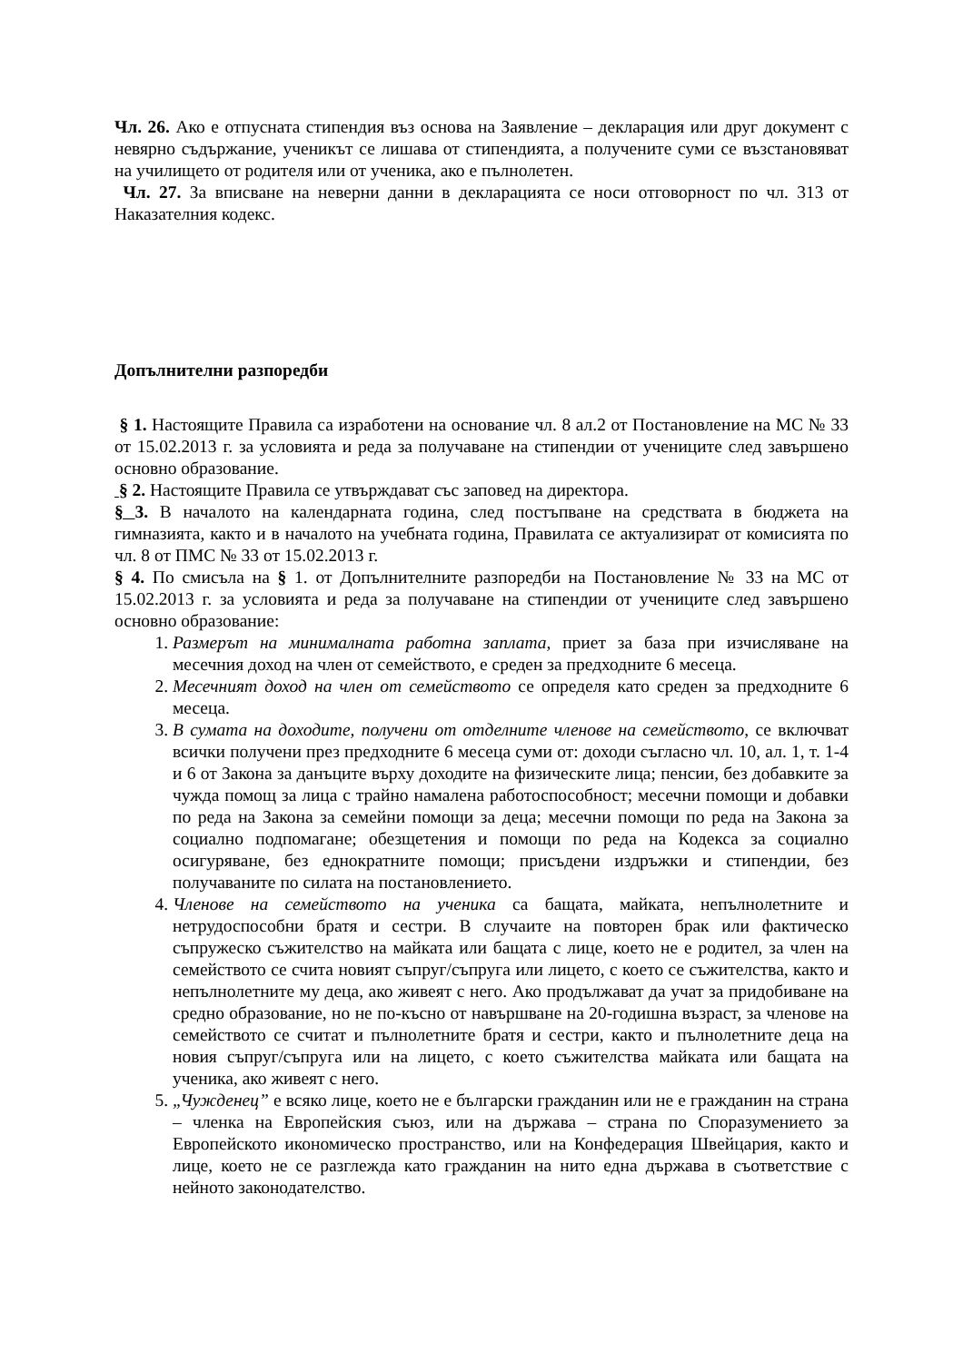Чл. 26. Ако е отпусната стипендия въз основа на Заявление – декларация или друг документ с невярно съдържание, ученикът се лишава от стипендията, а получените суми се възстановяват на училището от родителя или от ученика, ако е пълнолетен.
Чл. 27. За вписване на неверни данни в декларацията се носи отговорност по чл. 313 от Наказателния кодекс.
Допълнителни разпоредби
§ 1. Настоящите Правила са изработени на основание чл. 8 ал.2 от Постановление на МС № 33 от 15.02.2013 г. за условията и реда за получаване на стипендии от учениците след завършено основно образование.
§ 2. Настоящите Правила се утвърждават със заповед на директора.
§ 3. В началото на календарната година, след постъпване на средствата в бюджета на гимназията, както и в началото на учебната година, Правилата се актуализират от комисията по чл. 8 от ПМС № 33 от 15.02.2013 г.
§ 4. По смисъла на § 1. от Допълнителните разпоредби на Постановление № 33 на МС от 15.02.2013 г. за условията и реда за получаване на стипендии от учениците след завършено основно образование:
1. Размерът на минималната работна заплата, приет за база при изчисляване на месечния доход на член от семейството, е среден за предходните 6 месеца.
2. Месечният доход на член от семейството се определя като среден за предходните 6 месеца.
3. В сумата на доходите, получени от отделните членове на семейството, се включват всички получени през предходните 6 месеца суми от: доходи съгласно чл. 10, ал. 1, т. 1-4 и 6 от Закона за данъците върху доходите на физическите лица; пенсии, без добавките за чужда помощ за лица с трайно намалена работоспособност; месечни помощи и добавки по реда на Закона за семейни помощи за деца; месечни помощи по реда на Закона за социално подпомагане; обезщетения и помощи по реда на Кодекса за социално осигуряване, без еднократните помощи; присъдени издръжки и стипендии, без получаваните по силата на постановлението.
4. Членове на семейството на ученика са бащата, майката, непълнолетните и нетрудоспособни братя и сестри. В случаите на повторен брак или фактическо съпружеско съжителство на майката или бащата с лице, което не е родител, за член на семейството се счита новият съпруг/съпруга или лицето, с което се съжителства, както и непълнолетните му деца, ако живеят с него. Ако продължават да учат за придобиване на средно образование, но не по-късно от навършване на 20-годишна възраст, за членове на семейството се считат и пълнолетните братя и сестри, както и пълнолетните деца на новия съпруг/съпруга или на лицето, с което съжителства майката или бащата на ученика, ако живеят с него.
5. „Чужденец” е всяко лице, което не е български гражданин или не е гражданин на страна – членка на Европейския съюз, или на държава – страна по Споразумението за Европейското икономическо пространство, или на Конфедерация Швейцария, както и лице, което не се разглежда като гражданин на нито една държава в съответствие с нейното законодателство.